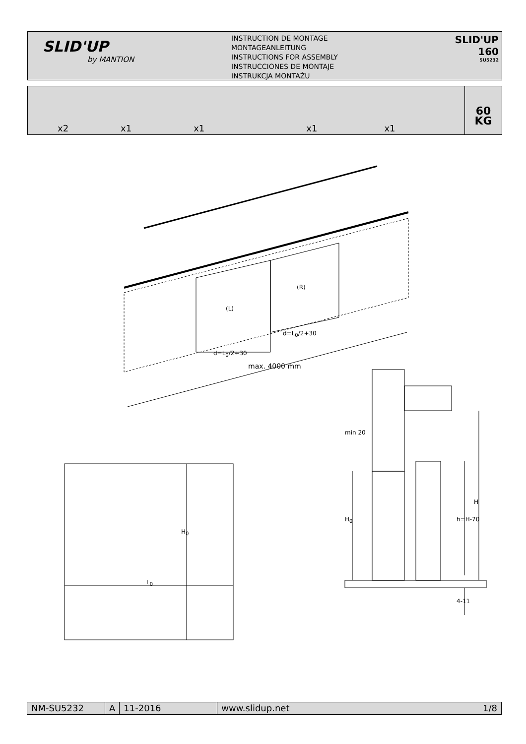SLID'UP
by MANTION
INSTRUCTION DE MONTAGE
MONTAGEANLEITUNG
INSTRUCTIONS FOR ASSEMBLY
INSTRUCCIONES DE MONTAJE
INSTRUKCJA MONTAŻU
SLID'UP 160
SU5232
x2 x1 x1 x1 x1
60
KG
(L)
(R)
d=L<sub>0</sub>/2+30
d=L<sub>0</sub>/2+30
max. 4000 mm
H<sub>0</sub>
L<sub>0</sub>
min 20
H<sub>0</sub> h=H-70
H
4-11
NM-SU5232 A 11-2016 www.slidup.net 1/8